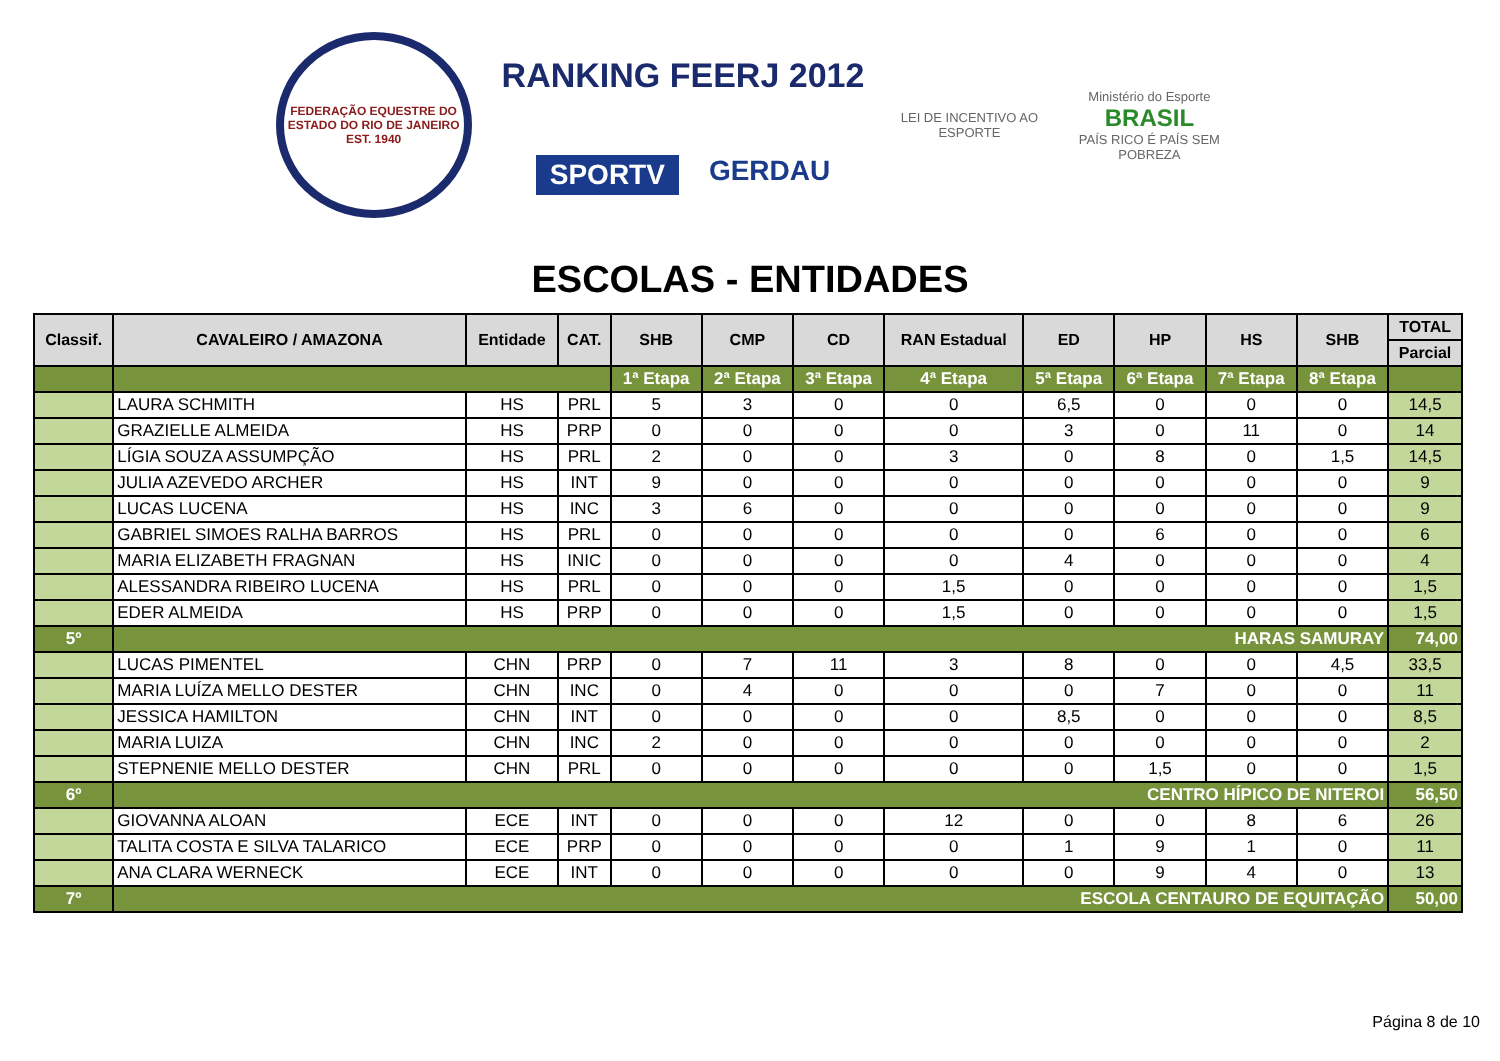FEDERAÇÃO EQUESTRE DO ESTADO DO RIO DE JANEIRO
EST. 1940
RANKING FEERJ 2012
SPORTV GERDAU
LEI DE INCENTIVO AO ESPORTE
Ministério do Esporte
BRASIL
PAÍS RICO É PAÍS SEM POBREZA
ESCOLAS - ENTIDADES
| Classif. | CAVALEIRO / AMAZONA | Entidade | CAT. | SHB | CMP | CD | RAN Estadual | ED | HP | HS | SHB | TOTAL |
| --- | --- | --- | --- | --- | --- | --- | --- | --- | --- | --- | --- | --- |
| | | | | | | | | | | | | Parcial |
| | | | | 1ª Etapa | 2ª Etapa | 3ª Etapa | 4ª Etapa | 5ª Etapa | 6ª Etapa | 7ª Etapa | 8ª Etapa | |
| | LAURA SCHMITH | HS | PRL | 5 | 3 | 0 | 0 | 6,5 | 0 | 0 | 0 | 14,5 |
| | GRAZIELLE ALMEIDA | HS | PRP | 0 | 0 | 0 | 0 | 3 | 0 | 11 | 0 | 14 |
| | LÍGIA SOUZA ASSUMPÇÃO | HS | PRL | 2 | 0 | 0 | 3 | 0 | 8 | 0 | 1,5 | 14,5 |
| | JULIA AZEVEDO ARCHER | HS | INT | 9 | 0 | 0 | 0 | 0 | 0 | 0 | 0 | 9 |
| | LUCAS LUCENA | HS | INC | 3 | 6 | 0 | 0 | 0 | 0 | 0 | 0 | 9 |
| | GABRIEL SIMOES RALHA BARROS | HS | PRL | 0 | 0 | 0 | 0 | 0 | 6 | 0 | 0 | 6 |
| | MARIA ELIZABETH FRAGNAN | HS | INIC | 0 | 0 | 0 | 0 | 4 | 0 | 0 | 0 | 4 |
| | ALESSANDRA RIBEIRO LUCENA | HS | PRL | 0 | 0 | 0 | 1,5 | 0 | 0 | 0 | 0 | 1,5 |
| | EDER ALMEIDA | HS | PRP | 0 | 0 | 0 | 1,5 | 0 | 0 | 0 | 0 | 1,5 |
| 5º | HARAS SAMURAY | | | | | | | | | | | 74,00 |
| | LUCAS PIMENTEL | CHN | PRP | 0 | 7 | 11 | 3 | 8 | 0 | 0 | 4,5 | 33,5 |
| | MARIA LUÍZA MELLO DESTER | CHN | INC | 0 | 4 | 0 | 0 | 0 | 7 | 0 | 0 | 11 |
| | JESSICA HAMILTON | CHN | INT | 0 | 0 | 0 | 0 | 8,5 | 0 | 0 | 0 | 8,5 |
| | MARIA LUIZA | CHN | INC | 2 | 0 | 0 | 0 | 0 | 0 | 0 | 0 | 2 |
| | STEPNENIE MELLO DESTER | CHN | PRL | 0 | 0 | 0 | 0 | 0 | 1,5 | 0 | 0 | 1,5 |
| 6º | CENTRO HÍPICO DE NITEROI | | | | | | | | | | | 56,50 |
| | GIOVANNA ALOAN | ECE | INT | 0 | 0 | 0 | 12 | 0 | 0 | 8 | 6 | 26 |
| | TALITA COSTA E SILVA TALARICO | ECE | PRP | 0 | 0 | 0 | 0 | 1 | 9 | 1 | 0 | 11 |
| | ANA CLARA WERNECK | ECE | INT | 0 | 0 | 0 | 0 | 0 | 9 | 4 | 0 | 13 |
| 7º | ESCOLA CENTAURO DE EQUITAÇÃO | | | | | | | | | | | 50,00 |
Página 8 de 10